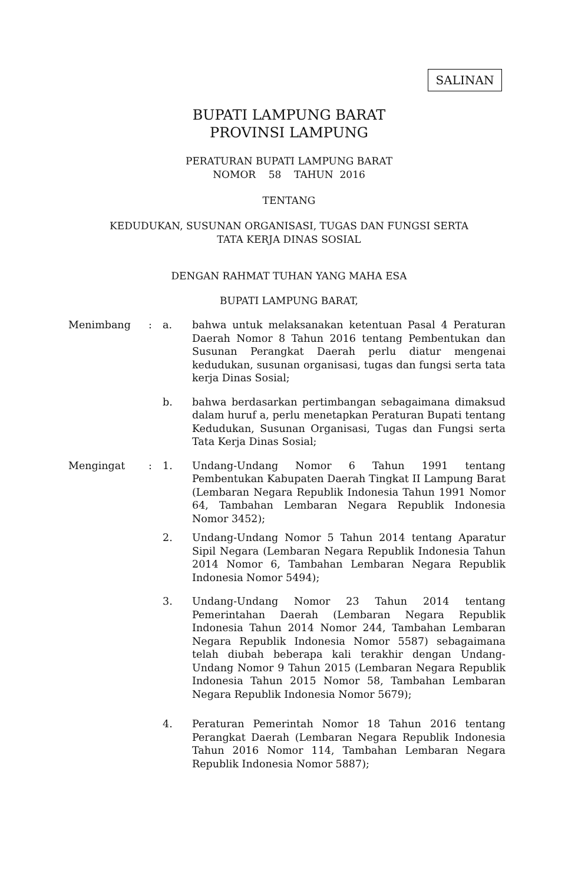SALINAN
BUPATI LAMPUNG BARAT
PROVINSI LAMPUNG
PERATURAN BUPATI LAMPUNG BARAT
NOMOR 58 TAHUN 2016
TENTANG
KEDUDUKAN, SUSUNAN ORGANISASI, TUGAS DAN FUNGSI SERTA
TATA KERJA DINAS SOSIAL
DENGAN RAHMAT TUHAN YANG MAHA ESA
BUPATI LAMPUNG BARAT,
Menimbang : a. bahwa untuk melaksanakan ketentuan Pasal 4 Peraturan Daerah Nomor 8 Tahun 2016 tentang Pembentukan dan Susunan Perangkat Daerah perlu diatur mengenai kedudukan, susunan organisasi, tugas dan fungsi serta tata kerja Dinas Sosial;
b. bahwa berdasarkan pertimbangan sebagaimana dimaksud dalam huruf a, perlu menetapkan Peraturan Bupati tentang Kedudukan, Susunan Organisasi, Tugas dan Fungsi serta Tata Kerja Dinas Sosial;
Mengingat : 1. Undang-Undang Nomor 6 Tahun 1991 tentang Pembentukan Kabupaten Daerah Tingkat II Lampung Barat (Lembaran Negara Republik Indonesia Tahun 1991 Nomor 64, Tambahan Lembaran Negara Republik Indonesia Nomor 3452);
2. Undang-Undang Nomor 5 Tahun 2014 tentang Aparatur Sipil Negara (Lembaran Negara Republik Indonesia Tahun 2014 Nomor 6, Tambahan Lembaran Negara Republik Indonesia Nomor 5494);
3. Undang-Undang Nomor 23 Tahun 2014 tentang Pemerintahan Daerah (Lembaran Negara Republik Indonesia Tahun 2014 Nomor 244, Tambahan Lembaran Negara Republik Indonesia Nomor 5587) sebagaimana telah diubah beberapa kali terakhir dengan Undang-Undang Nomor 9 Tahun 2015 (Lembaran Negara Republik Indonesia Tahun 2015 Nomor 58, Tambahan Lembaran Negara Republik Indonesia Nomor 5679);
4. Peraturan Pemerintah Nomor 18 Tahun 2016 tentang Perangkat Daerah (Lembaran Negara Republik Indonesia Tahun 2016 Nomor 114, Tambahan Lembaran Negara Republik Indonesia Nomor 5887);